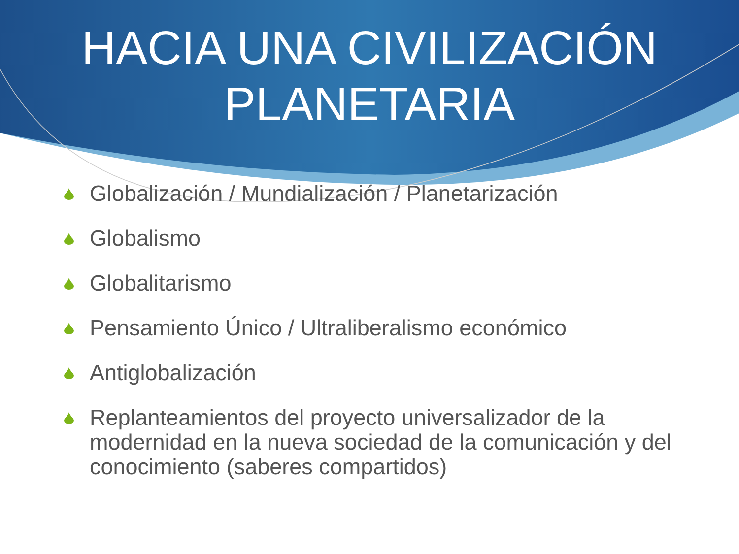HACIA UNA CIVILIZACIÓN
PLANETARIA
Globalización / Mundialización / Planetarización
Globalismo
Globalitarismo
Pensamiento Único / Ultraliberalismo económico
Antiglobalización
Replanteamientos del proyecto universalizador de la modernidad en la nueva sociedad de la comunicación y del conocimiento (saberes compartidos)